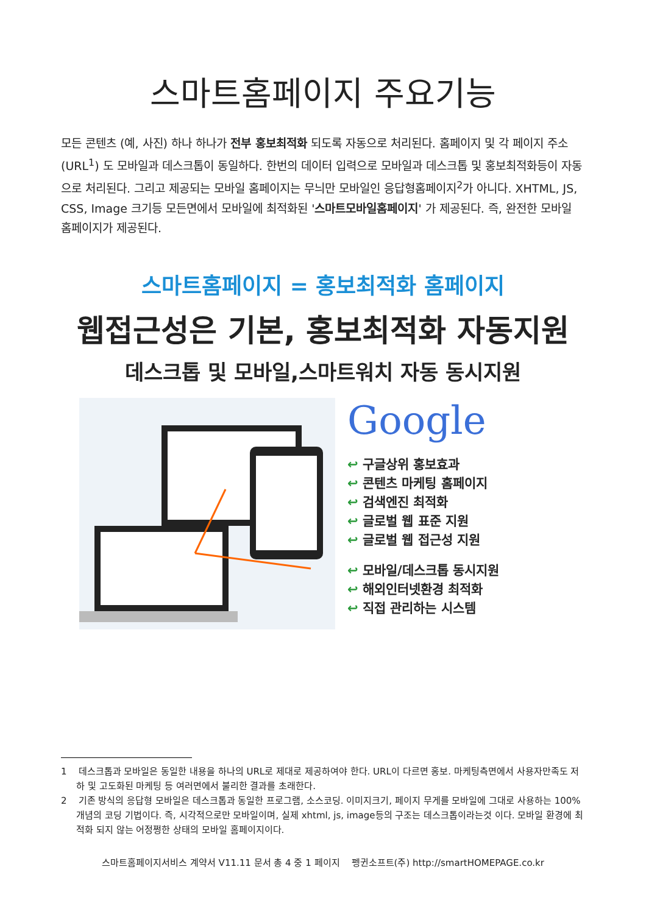스마트홈페이지 주요기능
모든 콘텐츠 (예, 사진) 하나 하나가 전부 홍보최적화 되도록 자동으로 처리된다. 홈페이지 및 각 페이지 주소 (URL<sup>1</sup>) 도 모바일과 데스크톱이 동일하다. 한번의 데이터 입력으로 모바일과 데스크톱 및 홍보최적화등이 자동으로 처리된다. 그리고 제공되는 모바일 홈페이지는 무늬만 모바일인 응답형홈페이지<sup>2</sup>가 아니다. XHTML, JS, CSS, Image 크기등 모든면에서 모바일에 최적화된 '스마트모바일홈페이지' 가 제공된다. 즉, 완전한 모바일 홈페이지가 제공된다.
스마트홈페이지 = 홍보최적화 홈페이지
웹접근성은 기본, 홍보최적화 자동지원
데스크톱 및 모바일,스마트워치 자동 동시지원
Google
↩ 구글상위 홍보효과
↩ 콘텐츠 마케팅 홈페이지
↩ 검색엔진 최적화
↩ 글로벌 웹 표준 지원
↩ 글로벌 웹 접근성 지원
↩ 모바일/데스크톱 동시지원
↩ 해외인터넷환경 최적화
↩ 직접 관리하는 시스템
1 데스크톱과 모바일은 동일한 내용을 하나의 URL로 제대로 제공하여야 한다. URL이 다르면 홍보. 마케팅측면에서 사용자만족도 저하 및 고도화된 마케팅 등 여러면에서 불리한 결과를 초래한다.
2 기존 방식의 응답형 모바일은 데스크톱과 동일한 프로그램, 소스코딩. 이미지크기, 페이지 무게를 모바일에 그대로 사용하는 100% 개념의 코딩 기법이다. 즉, 시각적으로만 모바일이며, 실제 xhtml, js, image등의 구조는 데스크톱이라는것 이다. 모바일 환경에 최적화 되지 않는 어정쩡한 상태의 모바일 홈페이지이다.
스마트홈페이지서비스 계약서 V11.11 문서 총 4 중 1 페이지 펭귄소프트(주) http://smartHOMEPAGE.co.kr